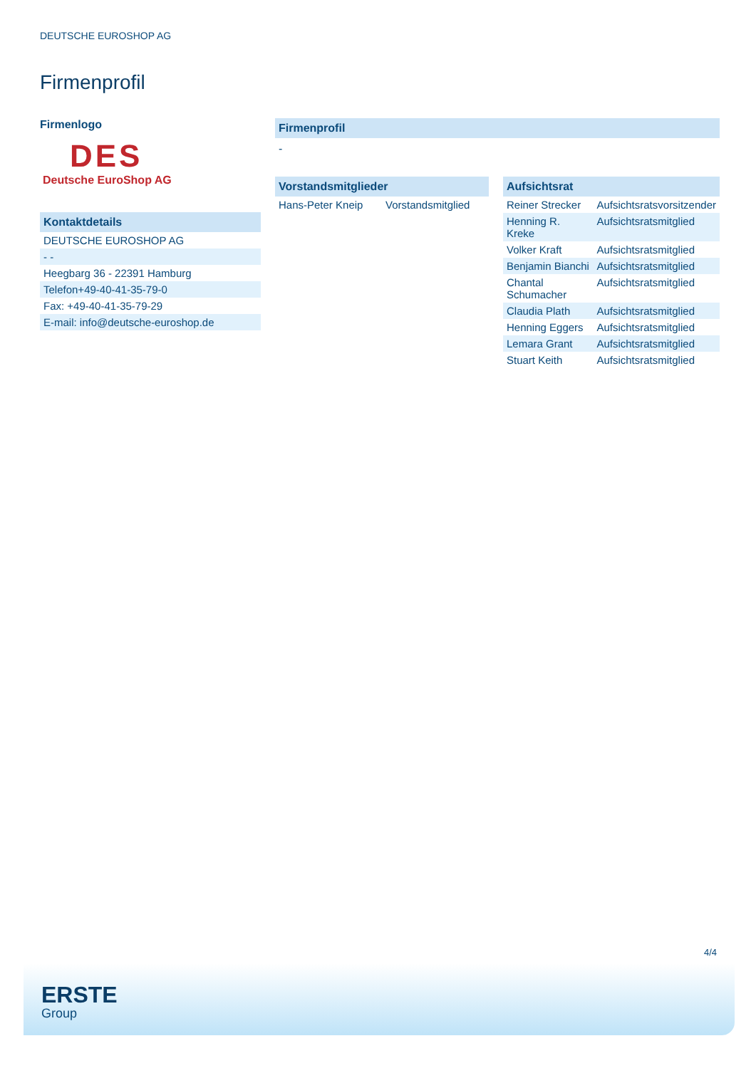DEUTSCHE EUROSHOP AG
Firmenprofil
Firmenlogo
DES
Deutsche EuroShop AG
Kontaktdetails
| DEUTSCHE EUROSHOP AG |
| - - |
| Heegbarg 36 - 22391 Hamburg |
| Telefon+49-40-41-35-79-0 |
| Fax: +49-40-41-35-79-29 |
| E-mail: info@deutsche-euroshop.de |
Firmenprofil
-
Vorstandsmitglieder
| Hans-Peter Kneip | Vorstandsmitglied |
Aufsichtsrat
| Reiner Strecker | Aufsichtsratsvorsitzender |
| Henning R. Kreke | Aufsichtsratsmitglied |
| Volker Kraft | Aufsichtsratsmitglied |
| Benjamin Bianchi | Aufsichtsratsmitglied |
| Chantal Schumacher | Aufsichtsratsmitglied |
| Claudia Plath | Aufsichtsratsmitglied |
| Henning Eggers | Aufsichtsratsmitglied |
| Lemara Grant | Aufsichtsratsmitglied |
| Stuart Keith | Aufsichtsratsmitglied |
4/4
ERSTE
Group